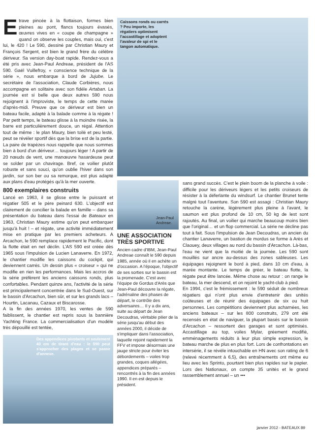Etrave pincée à la flottaison, formes bien pleines au pont, flancs toujours évasés, œuvres vives en « coupe de champagne » quand on observe les couples, mais oui, c'est lui, le 420 ! Le 590, dessiné par Christian Maury et François Sergent, est bien le grand frère du célèbre dériveur. Sa version day-boat rapide. Rendez-vous a été pris avec Jean-Paul Andreae, président de l'AS 590. Gaël Vuillefroy, « conscience technique de la série », nous embarque à bord de Jujube. Le secrétaire de l'association, Claude Corbières, nous accompagne en solitaire avec son fidèle Artaban. La journée est si belle que deux autres 590 nous rejoignent à l'improviste, le temps de cette marée d'après-midi. Preuve que ce dériveur est bien un bateau facile, adapté à la balade comme à la régate ! Par petit temps, le bateau glisse à la moindre risée, la barre est particulièrement douce, un régal. Attention tout de même : le plan Maury, bien toilé et peu lesté, peut se révéler sportif dès que la brise est de la partie. La paire de trapèzes nous rappelle que nous sommes bien à bord d'un dériveur… toujours léger ! A partir de 20 nœuds de vent, une manœuvre hasardeuse peut se solder par un chavirage. Bref, ce voilier plutôt robuste et sans souci, qu'on oublie l'hiver dans son jardin, sur son ber ou sa remorque, est plus adapté aux plans d'eau protégés qu'à la mer ouverte.
800 exemplaires construits
Lancé en 1963, il se glisse entre le puissant et régatier 505 et le père peinard 630. L'objectif est clairement de concilier la balade en famille – dans sa présentation du bateau dans l'essai de Bateaux en 1963, Christian Maury estime qu'on peut embarquer jusqu'à huit ! – et régate, une activité immédiatement mise en pratique par les premiers acheteurs. A Arcachon, le 590 remplace rapidement le Pacific, dont la flotte était en net déclin. L'AS 590 est créée dès 1965 sous l'impulsion de Lucien Lanaverre. En 1972, le chantier modifie les caissons du cockpit, qui deviennent carrés. Un dessin plus « croiseur » qui ne modifie en rien les performances. Mais les accros de la série préfèrent les anciens caissons ronds, plus confortables. Pendant quinze ans, l'activité de la série est principalement concentrée dans le Sud-Ouest, sur le bassin d'Arcachon, bien sûr, et sur les grands lacs – Hourtin, Lacanau, Cazaux et Biscarosse.
A la fin des années 1970, les ventes de 590 faiblissent, le chantier est repris sous la bannière Yachting France. La commercialisation d'un modèle très dépouillé est tentée,
Des appendices pivotants et seulement 40 cm de tirant d'eau : le 590 peut s'approcher des plages et se passe d'annexe.
Caissons ronds ou carrés ? Peu importe, les régatiers optimisent l'accastillage et adoptent l'avaleur de spi et le tangon automatique.
Jean-Paul Andreae.
UNE ASSOCIATION TRÈS SPORTIVE
Ancien cadre d'IBM, Jean-Paul Andreae connaît le 590 depuis 1985, année où il en achète un d'occasion. A l'époque, l'objectif de ses sorties sur le bassin est la promenade. C'est avec l'équipe de Gordus d'Arès que Jean-Paul découvre la régate, l'adrénaline des phases de départ, le contrôle des adversaires… Il y a dix ans, suite au départ de Jean Decoudras, véritable pilier de la série jusqu'au début des années 2000, il décide de s'impliquer dans l'association, laquelle rejoint rapidement la FFV et impose désormais une jauge stricte pour éviter les débordements – voiles trop grandes, coques allégées, appendices préparés – rencontrés à la fin des années 1990. Il en est depuis le président.
sans grand succès. C'est le plein boom de la planche à voile : difficile pour les dériveurs légers et les petits croiseurs de résister à la déferlante du windsurf. Le chantier Brunet tente malgré tout l'aventure. Son 590 est assagi : Christian Maury retouche la carène, légèrement plus pleine à l'avant, le saumon est plus profond de 10 cm, 50 kg de lest sont rajoutés. Au final, un voilier qui marche beaucoup moins bien que l'original… et un flop commercial. La série ne décline pas tout à fait. Sous l'impulsion de Jean Decoudras, un ancien du chantier Lanaverre, un bastion de mordus se forme à Arès et Claouey, deux villages au nord du bassin d'Arcachon. Là-bas, l'eau ne vient que la moitié de la journée. Les 590 sont mouillés sur ancre au-dessus des zones sableuses. Les équipages rejoignent le bord à pied, dans 10 cm d'eau, à marée montante. Le temps de gréer, le bateau flotte, la régate peut être lancée. Même chose au retour : on range le bateau, la mer descend, et on rejoint le yacht-club à pied.
En 1994, c'est le frémissement : le 590 séduit de nombreux régatiers qui n'ont plus envie d'entretenir des unités coûteuses et de réunir des équipages de six ou huit personnes. Les compétitions deviennent plus acharnées, les anciens bateaux – sur les 800 construits, 279 ont été recensés en état de naviguer, la plupart basés sur le bassin d'Arcachon – ressortent des garages et sont optimisés. Accastillage au top, voiles Mylar, gréement modifié, emménagements réduits à leur plus simple expression, le bateau marche de plus en plus fort. Lors de confrontations en intersérie, il se révèle intouchable en HN avec son rating de 6 (relevé récemment à 6,5), des entraînements ont même eu lieu avec les Sprinto, pourtant bien plus rapides sur le papier. Lors des Nationaux, on compte 35 unités et le grand rassemblement annuel – un •••
janvier 2012 - BATEAUX 89